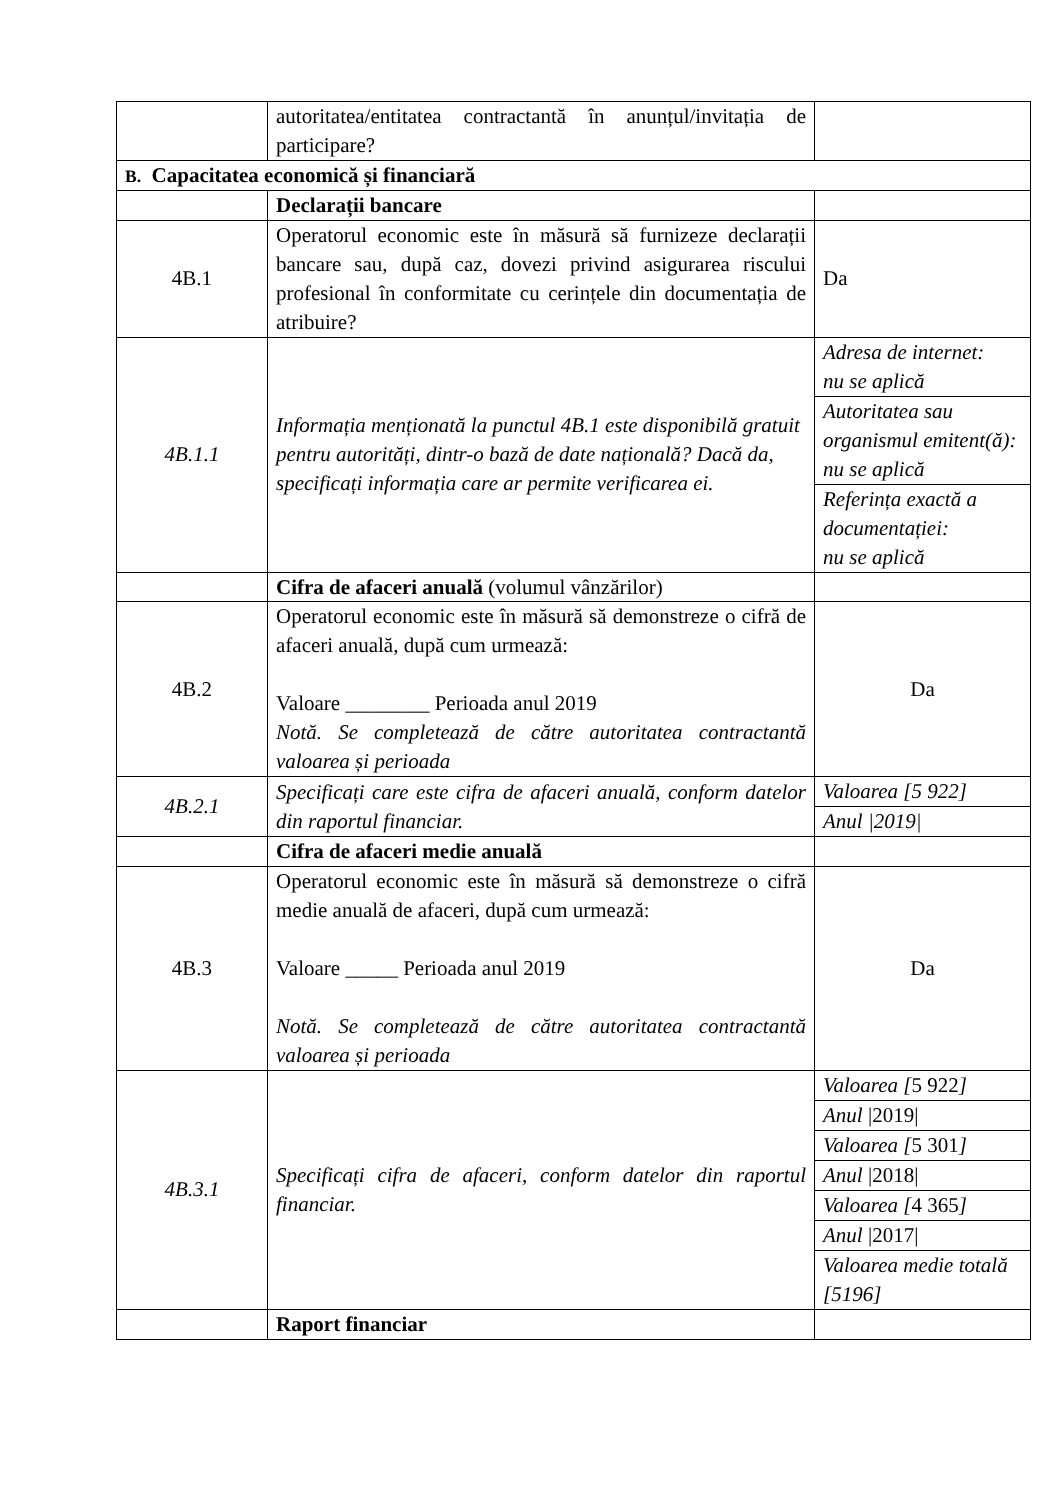| | autoritatea/entitatea contractantă în anunțul/invitația de participare? | |
| B. Capacitatea economică și financiară | | |
| | Declarații bancare | |
| 4B.1 | Operatorul economic este în măsură să furnizeze declarații bancare sau, după caz, dovezi privind asigurarea riscului profesional în conformitate cu cerințele din documentația de atribuire? | Da |
| 4B.1.1 | Informația menționată la punctul 4B.1 este disponibilă gratuit pentru autorități, dintr-o bază de date națională? Dacă da, specificați informația care ar permite verificarea ei. | Adresa de internet: nu se aplică Autoritatea sau organismul emitent(ă): nu se aplică Referința exactă a documentației: nu se aplică |
| | Cifra de afaceri anuală (volumul vânzărilor) | |
| 4B.2 | Operatorul economic este în măsură să demonstreze o cifră de afaceri anuală, după cum urmează: Valoare ________ Perioada anul 2019 Notă. Se completează de către autoritatea contractantă valoarea și perioada | Da |
| 4B.2.1 | Specificați care este cifra de afaceri anuală, conform datelor din raportul financiar. | Valoarea [5 922] Anul /2019/ |
| | Cifra de afaceri medie anuală | |
| 4B.3 | Operatorul economic este în măsură să demonstreze o cifră medie anuală de afaceri, după cum urmează: Valoare _____ Perioada anul 2019 Notă. Se completează de către autoritatea contractantă valoarea și perioada | Da |
| 4B.3.1 | Specificați cifra de afaceri, conform datelor din raportul financiar. | Valoarea [ 5 922 ] Anul /2019/ Valoarea [ 5 301 ] Anul /2018/ Valoarea [ 4 365 ] Anul /2017/ Valoarea medie totală [5196] |
| | Raport financiar | |